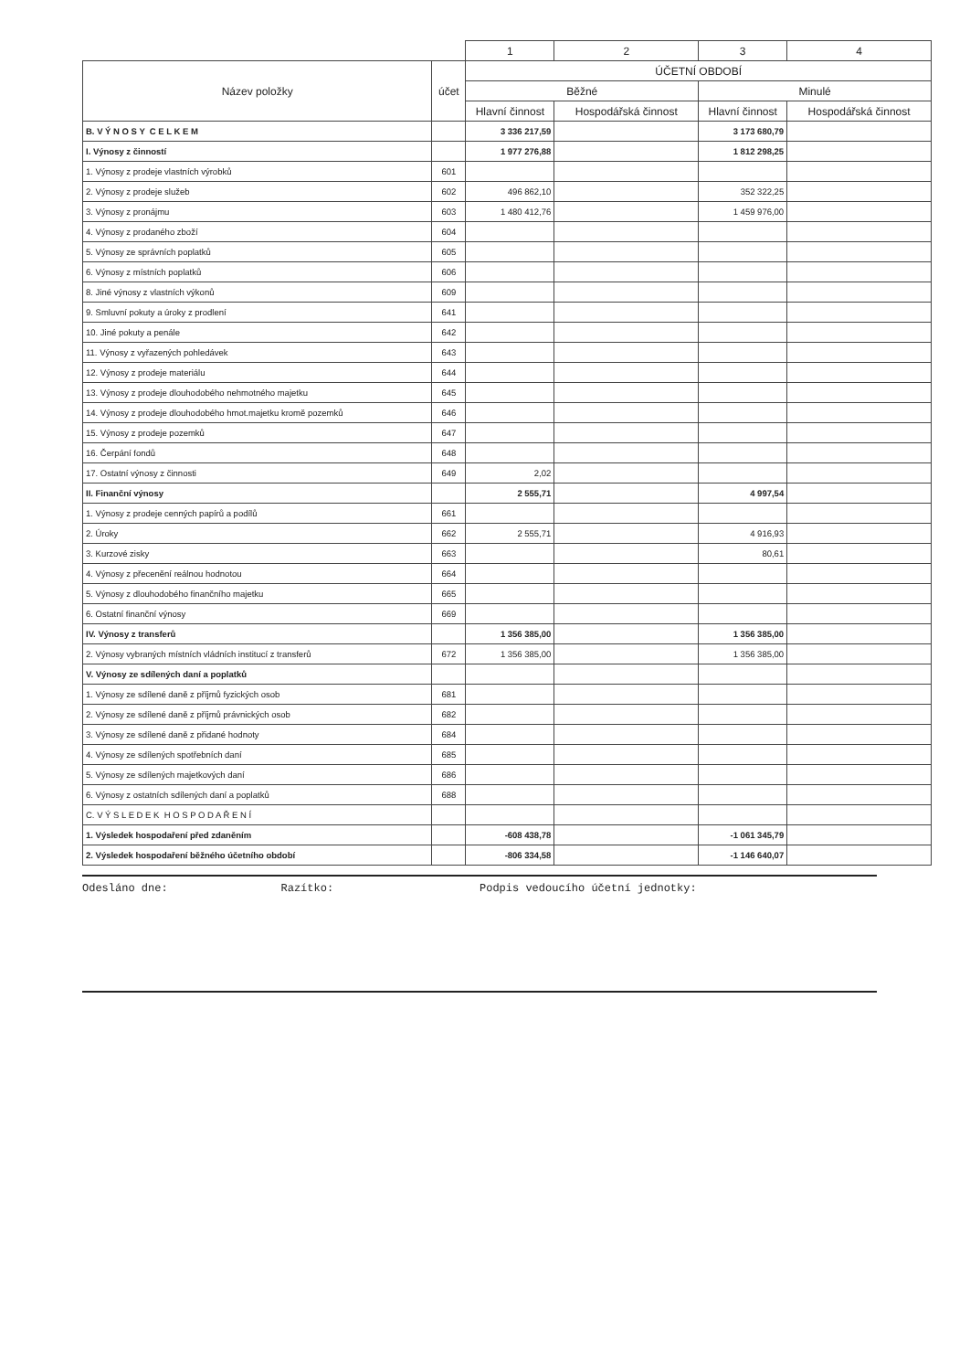| | | 1 | 2 | 3 | 4 |
| --- | --- | --- | --- | --- | --- |
| Název položky | účet | ÚČETNÍ OBDOBÍ | | | |
| | | Běžné | | Minulé | |
| | | Hlavní činnost | Hospodářská činnost | Hlavní činnost | Hospodářská činnost |
| B. V Ý N O S Y C E L K E M | | 3 336 217,59 | | 3 173 680,79 | |
| I. Výnosy z činností | | 1 977 276,88 | | 1 812 298,25 | |
| 1. Výnosy z prodeje vlastních výrobků | 601 | | | | |
| 2. Výnosy z prodeje služeb | 602 | 496 862,10 | | 352 322,25 | |
| 3. Výnosy z pronájmu | 603 | 1 480 412,76 | | 1 459 976,00 | |
| 4. Výnosy z prodaného zboží | 604 | | | | |
| 5. Výnosy ze správních poplatků | 605 | | | | |
| 6. Výnosy z místních poplatků | 606 | | | | |
| 8. Jiné výnosy z vlastních výkonů | 609 | | | | |
| 9. Smluvní pokuty a úroky z prodlení | 641 | | | | |
| 10. Jiné pokuty a penále | 642 | | | | |
| 11. Výnosy z vyřazených pohledávek | 643 | | | | |
| 12. Výnosy z prodeje materiálu | 644 | | | | |
| 13. Výnosy z prodeje dlouhodobého nehmotného majetku | 645 | | | | |
| 14. Výnosy z prodeje dlouhodobého hmot.majetku kromě pozemků | 646 | | | | |
| 15. Výnosy z prodeje pozemků | 647 | | | | |
| 16. Čerpání fondů | 648 | | | | |
| 17. Ostatní výnosy z činnosti | 649 | 2,02 | | | |
| II. Finanční výnosy | | 2 555,71 | | 4 997,54 | |
| 1. Výnosy z prodeje cenných papírů a podílů | 661 | | | | |
| 2. Úroky | 662 | 2 555,71 | | 4 916,93 | |
| 3. Kurzové zisky | 663 | | | 80,61 | |
| 4. Výnosy z přecenění reálnou hodnotou | 664 | | | | |
| 5. Výnosy z dlouhodobého finančního majetku | 665 | | | | |
| 6. Ostatní finanční výnosy | 669 | | | | |
| IV. Výnosy z transferů | | 1 356 385,00 | | 1 356 385,00 | |
| 2. Výnosy vybraných místních vládních institucí z transferů | 672 | 1 356 385,00 | | 1 356 385,00 | |
| V. Výnosy ze sdílených daní a poplatků | | | | | |
| 1. Výnosy ze sdílené daně z příjmů fyzických osob | 681 | | | | |
| 2. Výnosy ze sdílené daně z příjmů právnických osob | 682 | | | | |
| 3. Výnosy ze sdílené daně z přidané hodnoty | 684 | | | | |
| 4. Výnosy ze sdílených spotřebních daní | 685 | | | | |
| 5. Výnosy ze sdílených majetkových daní | 686 | | | | |
| 6. Výnosy z ostatních sdílených daní a poplatků | 688 | | | | |
| C. V Ý S L E D E K H O S P O D A Ř E N Í | | | | | |
| 1. Výsledek hospodaření před zdaněním | | -608 438,78 | | -1 061 345,79 | |
| 2. Výsledek hospodaření běžného účetního období | | -806 334,58 | | -1 146 640,07 | |
Odesláno dne: Razítko: Podpis vedoucího účetní jednotky: